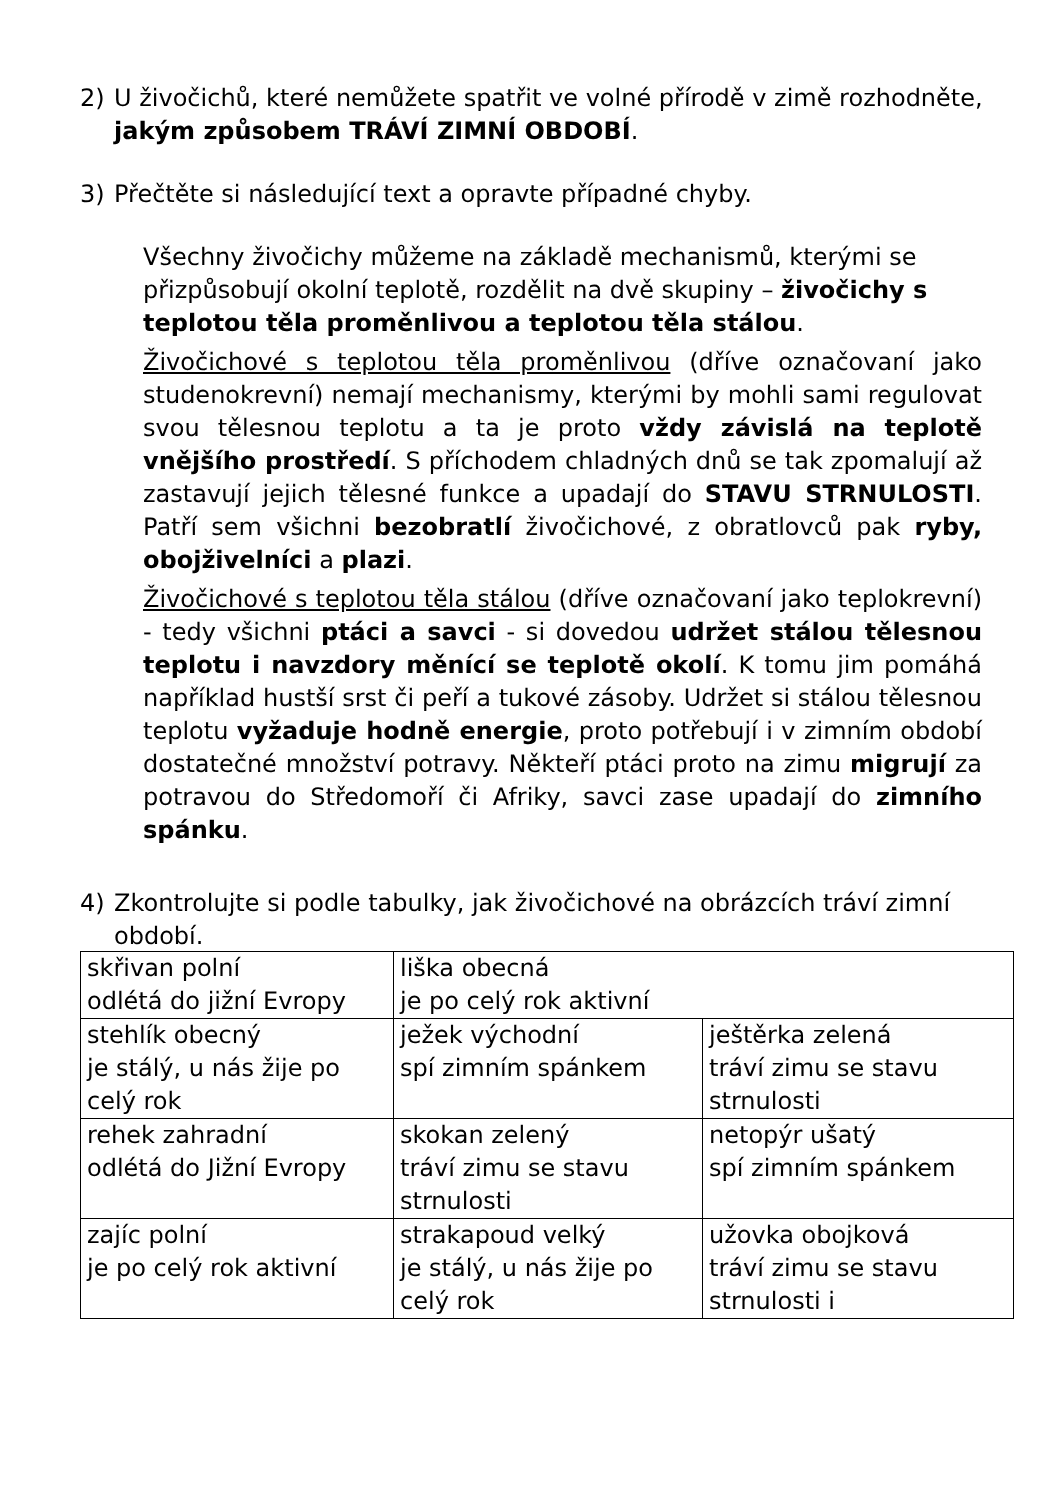2) U živočichů, které nemůžete spatřit ve volné přírodě v zimě rozhodněte, jakým způsobem TRÁVÍ ZIMNÍ OBDOBÍ.
3) Přečtěte si následující text a opravte případné chyby.
Všechny živočichy můžeme na základě mechanismů, kterými se přizpůsobují okolní teplotě, rozdělit na dvě skupiny – živočichy s teplotou těla proměnlivou a teplotou těla stálou.
Živočichové s teplotou těla proměnlivou (dříve označovaní jako studenokrevní) nemají mechanismy, kterými by mohli sami regulovat svou tělesnou teplotu a ta je proto vždy závislá na teplotě vnějšího prostředí. S příchodem chladných dnů se tak zpomalují až zastavují jejich tělesné funkce a upadají do STAVU STRNULOSTI. Patří sem všichni bezobratlí živočichové, z obratlovců pak ryby, obojživelníci a plazi.
Živočichové s teplotou těla stálou (dříve označovaní jako teplokrevní) - tedy všichni ptáci a savci - si dovedou udržet stálou tělesnou teplotu i navzdory měnící se teplotě okolí. K tomu jim pomáhá například hustší srst či peří a tukové zásoby. Udržet si stálou tělesnou teplotu vyžaduje hodně energie, proto potřebují i v zimním období dostatečné množství potravy. Někteří ptáci proto na zimu migrují za potravou do Středomoří či Afriky, savci zase upadají do zimního spánku.
4) Zkontrolujte si podle tabulky, jak živočichové na obrázcích tráví zimní období.
| skřivan polní odlétá do jižní Evropy | liška obecná je po celý rok aktivní | |
| stehlík obecný je stálý, u nás žije po celý rok | ježek východní spí zimním spánkem | ještěrka zelená tráví zimu se stavu strnulosti |
| rehek zahradní odlétá do Jižní Evropy | skokan zelený tráví zimu se stavu strnulosti | netopýr ušatý spí zimním spánkem |
| zajíc polní je po celý rok aktivní | strakapoud velký je stálý, u nás žije po celý rok | užovka obojková tráví zimu se stavu strnulosti i |